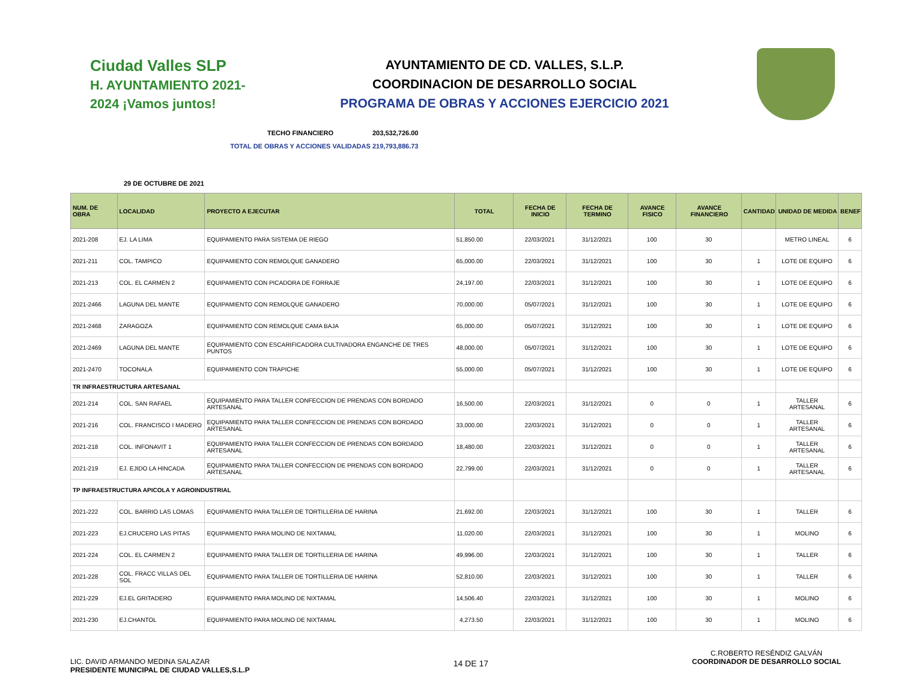Ciudad Valles SLP
H. AYUNTAMIENTO 2021-2024 ¡Vamos juntos!
AYUNTAMIENTO DE CD. VALLES, S.L.P.
COORDINACION DE DESARROLLO SOCIAL
PROGRAMA DE OBRAS Y ACCIONES EJERCICIO 2021
TECHO FINANCIERO 203,532,726.00
TOTAL DE OBRAS Y ACCIONES VALIDADAS 219,793,886.73
29 DE OCTUBRE DE 2021
| NUM. DE OBRA | LOCALIDAD | PROYECTO A EJECUTAR | TOTAL | FECHA DE INICIO | FECHA DE TERMINO | AVANCE FISICO | AVANCE FINANCIERO | CANTIDAD | UNIDAD DE MEDIDA | BENEF |
| --- | --- | --- | --- | --- | --- | --- | --- | --- | --- | --- |
| 2021-208 | EJ. LA LIMA | EQUIPAMIENTO PARA SISTEMA DE RIEGO | 51,850.00 | 22/03/2021 | 31/12/2021 | 100 | 30 | | METRO LINEAL | 6 |
| 2021-211 | COL. TAMPICO | EQUIPAMIENTO CON REMOLQUE GANADERO | 65,000.00 | 22/03/2021 | 31/12/2021 | 100 | 30 | 1 | LOTE DE EQUIPO | 6 |
| 2021-213 | COL. EL CARMEN 2 | EQUIPAMIENTO CON PICADORA DE FORRAJE | 24,197.00 | 22/03/2021 | 31/12/2021 | 100 | 30 | 1 | LOTE DE EQUIPO | 6 |
| 2021-2466 | LAGUNA DEL MANTE | EQUIPAMIENTO CON REMOLQUE GANADERO | 70,000.00 | 05/07/2021 | 31/12/2021 | 100 | 30 | 1 | LOTE DE EQUIPO | 6 |
| 2021-2468 | ZARAGOZA | EQUIPAMIENTO CON REMOLQUE CAMA BAJA | 65,000.00 | 05/07/2021 | 31/12/2021 | 100 | 30 | 1 | LOTE DE EQUIPO | 6 |
| 2021-2469 | LAGUNA DEL MANTE | EQUIPAMIENTO CON ESCARIFICADORA CULTIVADORA ENGANCHE DE TRES PUNTOS | 48,000.00 | 05/07/2021 | 31/12/2021 | 100 | 30 | 1 | LOTE DE EQUIPO | 6 |
| 2021-2470 | TOCONALA | EQUIPAMIENTO CON TRAPICHE | 55,000.00 | 05/07/2021 | 31/12/2021 | 100 | 30 | 1 | LOTE DE EQUIPO | 6 |
| TR INFRAESTRUCTURA ARTESANAL | | | | | | | | | | |
| 2021-214 | COL. SAN RAFAEL | EQUIPAMIENTO PARA TALLER CONFECCION DE PRENDAS CON BORDADO ARTESANAL | 16,500.00 | 22/03/2021 | 31/12/2021 | 0 | 0 | 1 | TALLER ARTESANAL | 6 |
| 2021-216 | COL. FRANCISCO I MADERO | EQUIPAMIENTO PARA TALLER CONFECCION DE PRENDAS CON BORDADO ARTESANAL | 33,000.00 | 22/03/2021 | 31/12/2021 | 0 | 0 | 1 | TALLER ARTESANAL | 6 |
| 2021-218 | COL. INFONAVIT 1 | EQUIPAMIENTO PARA TALLER CONFECCION DE PRENDAS CON BORDADO ARTESANAL | 18,480.00 | 22/03/2021 | 31/12/2021 | 0 | 0 | 1 | TALLER ARTESANAL | 6 |
| 2021-219 | EJ. EJIDO LA HINCADA | EQUIPAMIENTO PARA TALLER CONFECCION DE PRENDAS CON BORDADO ARTESANAL | 22,799.00 | 22/03/2021 | 31/12/2021 | 0 | 0 | 1 | TALLER ARTESANAL | 6 |
| TP INFRAESTRUCTURA APICOLA Y AGROINDUSTRIAL | | | | | | | | | | |
| 2021-222 | COL. BARRIO LAS LOMAS | EQUIPAMIENTO PARA TALLER DE TORTILLERIA DE HARINA | 21,692.00 | 22/03/2021 | 31/12/2021 | 100 | 30 | 1 | TALLER | 6 |
| 2021-223 | EJ.CRUCERO LAS PITAS | EQUIPAMIENTO PARA MOLINO DE NIXTAMAL | 11,020.00 | 22/03/2021 | 31/12/2021 | 100 | 30 | 1 | MOLINO | 6 |
| 2021-224 | COL. EL CARMEN 2 | EQUIPAMIENTO PARA TALLER DE TORTILLERIA DE HARINA | 49,996.00 | 22/03/2021 | 31/12/2021 | 100 | 30 | 1 | TALLER | 6 |
| 2021-228 | COL. FRACC VILLAS DEL SOL | EQUIPAMIENTO PARA TALLER DE TORTILLERIA DE HARINA | 52,810.00 | 22/03/2021 | 31/12/2021 | 100 | 30 | 1 | TALLER | 6 |
| 2021-229 | EJ.EL GRITADERO | EQUIPAMIENTO PARA MOLINO DE NIXTAMAL | 14,506.40 | 22/03/2021 | 31/12/2021 | 100 | 30 | 1 | MOLINO | 6 |
| 2021-230 | EJ.CHANTOL | EQUIPAMIENTO PARA MOLINO DE NIXTAMAL | 4,273.50 | 22/03/2021 | 31/12/2021 | 100 | 30 | 1 | MOLINO | 6 |
LIC. DAVID ARMANDO MEDINA SALAZAR
PRESIDENTE MUNICIPAL DE CIUDAD VALLES,S.L.P
14 DE 17
C.ROBERTO RESÉNDIZ GALVÁN
COORDINADOR DE DESARROLLO SOCIAL